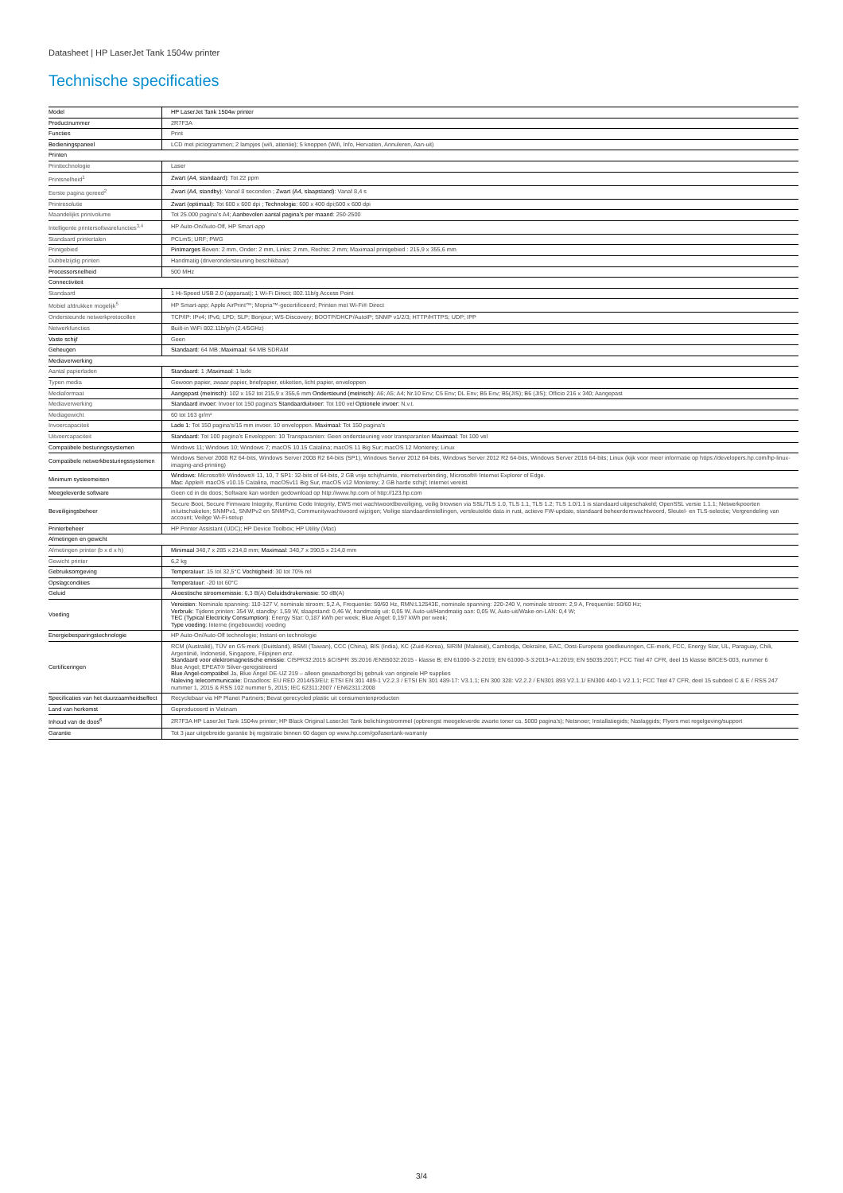Datasheet | HP LaserJet Tank 1504w printer
Technische specificaties
| Model | HP LaserJet Tank 1504w printer |
| Productnummer | 2R7F3A |
| Functies | Print |
| Bedieningspaneel | LCD met pictogrammen; 2 lampjes (wifi, attentie); 5 knoppen (Wifi, Info, Hervatten, Annuleren, Aan-uit) |
| Printen | |
| Printtechnologie | Laser |
| Printsnelheid<sup>1</sup> | Zwart (A4, standaard) : Tot 22 ppm |
| Eerste pagina gereed<sup>2</sup> | Zwart (A4, standby) : Vanaf 8 seconden ; Zwart (A4, slaapstand) : Vanaf 8,4 s |
| Printresolutie | Zwart (optimaal) : Tot 600 x 600 dpi ; Technologie : 600 x 400 dpi;600 x 600 dpi |
| Maandelijks printvolume | Tot 25.000 pagina's A4; Aanbevolen aantal pagina's per maand : 250-2500 |
| Intelligente printersoftwarefuncties<sup>3,4</sup> | HP Auto-On/Auto-Off, HP Smart-app |
| Standaard printertalen | PCLmS; URF; PWG |
| Printgebied | Pintmarges Boven: 2 mm, Onder: 2 mm, Links: 2 mm, Rechts: 2 mm; Maximaal printgebied : 215,9 x 355,6 mm |
| Dubbelzijdig printen | Handmatig (driverondersteuning beschikbaar) |
| Processorsnelheid | 500 MHz |
| Connectiviteit | |
| Standaard | 1 Hi-Speed USB 2.0 (apparaat); 1 Wi-Fi Direct; 802.11b/g Access Point |
| Mobiel afdrukken mogelijk<sup>5</sup> | HP Smart-app; Apple AirPrint™; Mopria™-gecertificeerd; Printen met Wi-Fi® Direct |
| Ondersteunde netwerkprotocollen | TCP/IP: IPv4; IPv6; LPD; SLP; Bonjour; WS-Discovery; BOOTP/DHCP/AutoIP; SNMP v1/2/3; HTTP/HTTPS; UDP; IPP |
| Netwerkfuncties | Built-in WiFi 802.11b/g/n (2.4/5GHz) |
| Vaste schijf | Geen |
| Geheugen | Standaard : 64 MB ; Maximaal : 64 MB SDRAM |
| Mediaverwerking | |
| Aantal papierladen | Standaard : 1 ; Maximaal : 1 lade |
| Typen media | Gewoon papier, zwaar papier, briefpapier, etiketten, licht papier, enveloppen |
| Mediaformaat | Aangepast (metrisch) : 102 x 152 tot 215,9 x 355,6 mm Ondersteund (metrisch) : A6; A5; A4; Nr.10 Env; C5 Env; DL Env; B5 Env; B5(JIS); B6 (JIS); Officio 216 x 340; Aangepast |
| Mediaverwerking | Standaard invoer: Invoer tot 150 pagina's Standaarduitvoer: Tot 100 vel Optionele invoer: N.v.t. |
| Mediagewicht | 60 tot 163 gr/m² |
| Invoercapaciteit | Lade 1: Tot 150 pagina's/15 mm invoer. 10 enveloppen. Maximaal: Tot 150 pagina's |
| Uitvoercapaciteit | Standaard: Tot 100 pagina's Enveloppen: 10 Transparanten: Geen ondersteuning voor transparanten Maximaal: Tot 100 vel |
| Compatibele besturingssystemen | Windows 11; Windows 10; Windows 7; macOS 10.15 Catalina; macOS 11 Big Sur; macOS 12 Monterey; Linux |
| Compatibele netwerkbesturingssystemen | Windows Server 2008 R2 64-bits, Windows Server 2008 R2 64-bits (SP1), Windows Server 2012 64-bits, Windows Server 2012 R2 64-bits, Windows Server 2016 64-bits; Linux (kijk voor meer informatie op https://developers.hp.com/hp-linux-imaging-and-printing) |
| Minimum systeemeisen | Windows : Microsoft® Windows® 11, 10, 7 SP1: 32-bits of 64-bits, 2 GB vrije schijfruimte, internetverbinding, Microsoft® Internet Explorer of Edge. Mac : Apple® macOS v10.15 Catalina, macOSv11 Big Sur, macOS v12 Monterey; 2 GB harde schijf; Internet vereist |
| Meegeleverde software | Geen cd in de doos; Software kan worden gedownload op http://www.hp.com of http://123.hp.com |
| Beveiligingsbeheer | Secure Boot, Secure Firmware Integrity, Runtime Code Integrity, EWS met wachtwoordbeveiliging, veilig browsen via SSL/TLS 1.0, TLS 1.1, TLS 1.2; TLS 1.0/1.1 is standaard uitgeschakeld; OpenSSL versie 1.1.1; Netwerkpoorten in/uitschakelen; SNMPv1, SNMPv2 en SNMPv3, Communitywachtwoord wijzigen; Veilige standaardinstellingen, versleutelde data in rust, actieve FW-update, standaard beheerderswachtwoord, Sleutel- en TLS-selectie; Vergrendeling van account; Veilige Wi-Fi-setup |
| Printerbeheer | HP Printer Assistant (UDC); HP Device Toolbox; HP Utility (Mac) |
| Afmetingen en gewicht | |
| Afmetingen printer (b x d x h) | Minimaal 348,7 x 285 x 214,8 mm; Maximaal : 348,7 x 390,5 x 214,8 mm |
| Gewicht printer | 6,2 kg |
| Gebruiksomgeving | Temperatuur : 15 tot 32,5°C Vochtigheid : 30 tot 70% rel |
| Opslagcondities | Temperatuur : -20 tot 60°C |
| Geluid | Akoestische stroomemissie : 6,3 B(A) Geluidsdrukemissie : 50 dB(A) |
| Voeding | Vereisten : Nominale spanning: 110-127 V, nominale stroom: 5,2 A, Frequentie: 50/60 Hz, RMN:L12543E, nominale spanning: 220-240 V, nominale stroom: 2,9 A, Frequentie: 50/60 Hz; Verbruik : Tijdens printen: 354 W, standby: 1,59 W, slaapstand: 0,46 W, handmatig uit: 0,05 W, Auto-uit/Handmatig aan: 0,05 W, Auto-uit/Wake-on-LAN: 0,4 W; TEC (Typical Electricity Consumption) : Energy Star: 0,187 kWh per week; Blue Angel: 0,197 kWh per week; Type voeding : Interne (ingebouwde) voeding |
| Energiebesparingstechnologie | HP Auto-On/Auto-Off technologie; Instant-on technologie |
| Certificeringen | RCM (Australië), TÜV en GS-merk (Duitsland), BSMI (Taiwan), CCC (China), BIS (India), KC (Zuid-Korea), SIRIM (Maleisië), Cambodja, Oekraïne, EAC, Oost-Europese goedkeuringen, CE-merk, FCC, Energy Star, UL, Paraguay, Chili, Argentinië, Indonesië, Singapore, Filipijnen enz. Standaard voor elektromagnetische emissie : CISPR32:2015 &CISPR 35:2016 /EN55032:2015 - klasse B; EN 61000-3-2:2019; EN 61000-3-3:2013+A1:2019; EN 55035:2017; FCC Titel 47 CFR, deel 15 klasse B/ICES-003, nummer 6 Blue Angel; EPEAT® Silver-geregistreerd Blue Angel-compatibel Ja, Blue Angel DE-UZ 219 – alleen gewaarborgd bij gebruik van originele HP supplies Naleving telecommunicatie : Draadloos: EU RED 2014/53/EU; ETSI EN 301 489-1 V2.2.3 / ETSI EN 301 489-17: V3.1.1; EN 300 328: V2.2.2 / EN301 893 V2.1.1/ EN300 440-1 V2.1.1; FCC Titel 47 CFR, deel 15 subdeel C & E / RSS 247 nummer 1, 2015 & RSS 102 nummer 5, 2015; IEC 62311:2007 / EN62311:2008 |
| Specificaties van het duurzaamheidseffect | Recyclebaar via HP Planet Partners; Bevat gerecycled plastic uit consumentenproducten |
| Land van herkomst | Geproduceerd in Vietnam |
| Inhoud van de doos<sup>6</sup> | 2R7F3A HP LaserJet Tank 1504w printer; HP Black Original LaserJet Tank belichtingstrommel (opbrengst meegeleverde zwarte toner ca. 5000 pagina's); Netsnoer; Installatiegids; Naslaggids; Flyers met regelgeving/support |
| Garantie | Tot 3 jaar uitgebreide garantie bij registratie binnen 60 dagen op www.hp.com/go/lasertank-warranty |
3/4